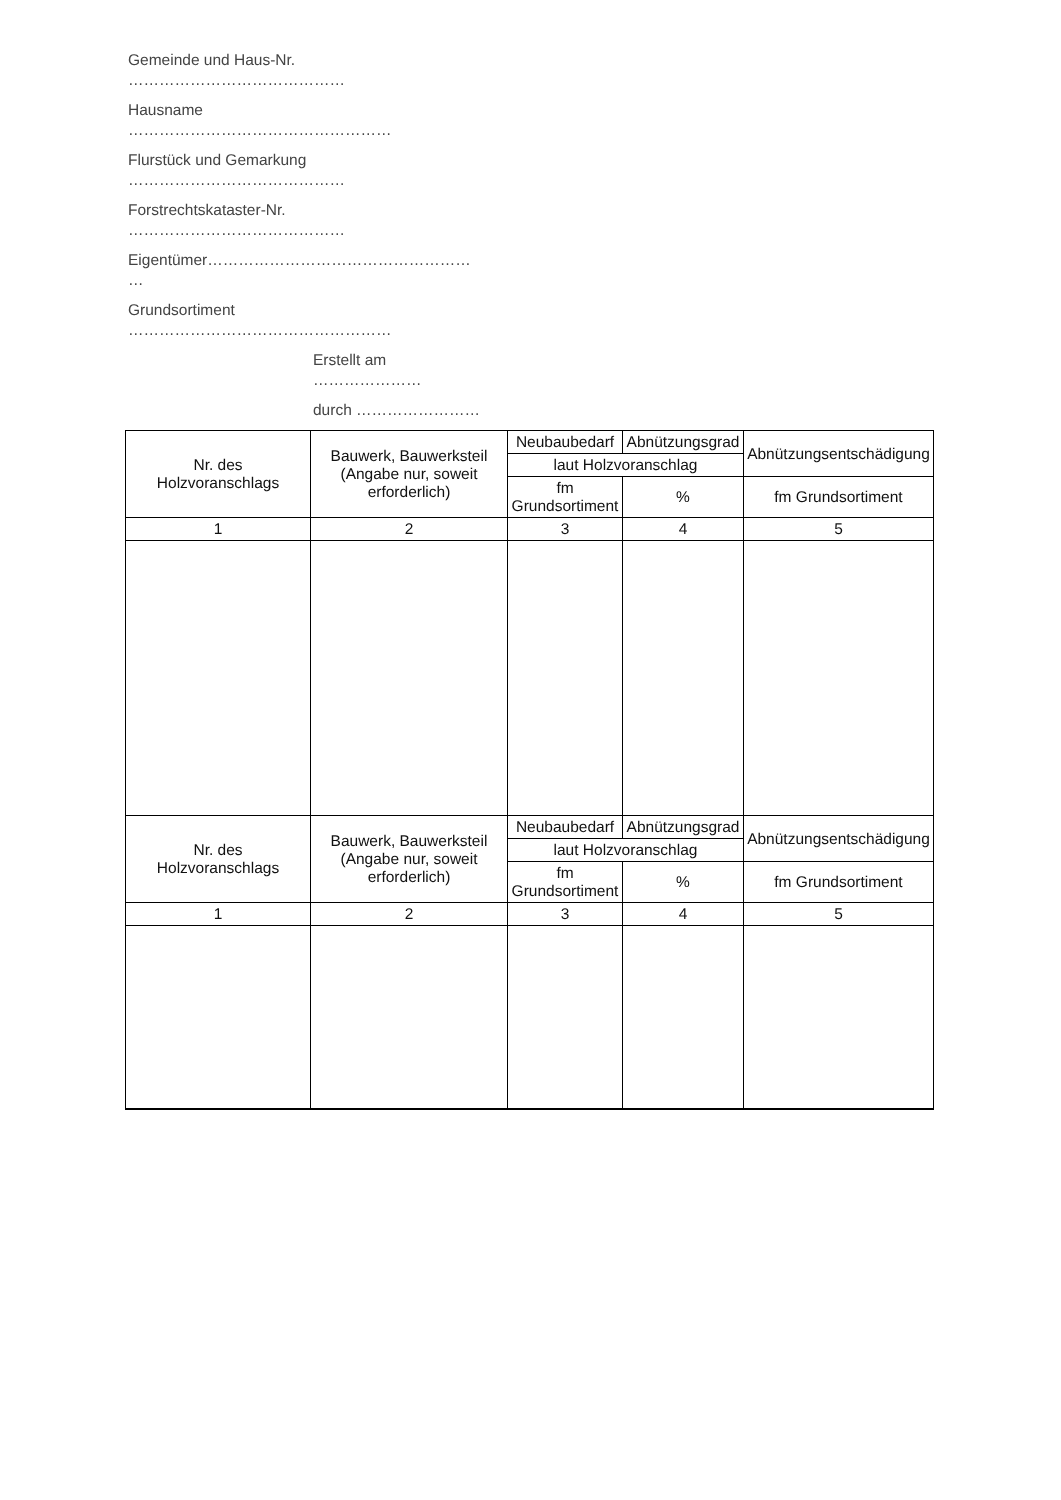Gemeinde und Haus-Nr.
……………………………………
Hausname
……………………………………………
Flurstück und Gemarkung
……………………………………
Forstrechtskataster-Nr.
……………………………………
Eigentümer……………………………………………
…
Grundsortiment
……………………………………………
Erstellt am
…………………
durch ……………………
| Nr. des Holzvoranschlags | Bauwerk, Bauwerksteil (Angabe nur, soweit erforderlich) | Neubaubedarf | Abnützungsgrad | Abnützungsentschädigung |
| | | laut Holzvoranschlag | | |
| | | fm Grundsortiment | % | fm Grundsortiment |
| 1 | 2 | 3 | 4 | 5 |
| Nr. des Holzvoranschlags | Bauwerk, Bauwerksteil (Angabe nur, soweit erforderlich) | Neubaubedarf | Abnützungsgrad | Abnützungsentschädigung |
| | | laut Holzvoranschlag | | |
| | | fm Grundsortiment | % | fm Grundsortiment |
| 1 | 2 | 3 | 4 | 5 |